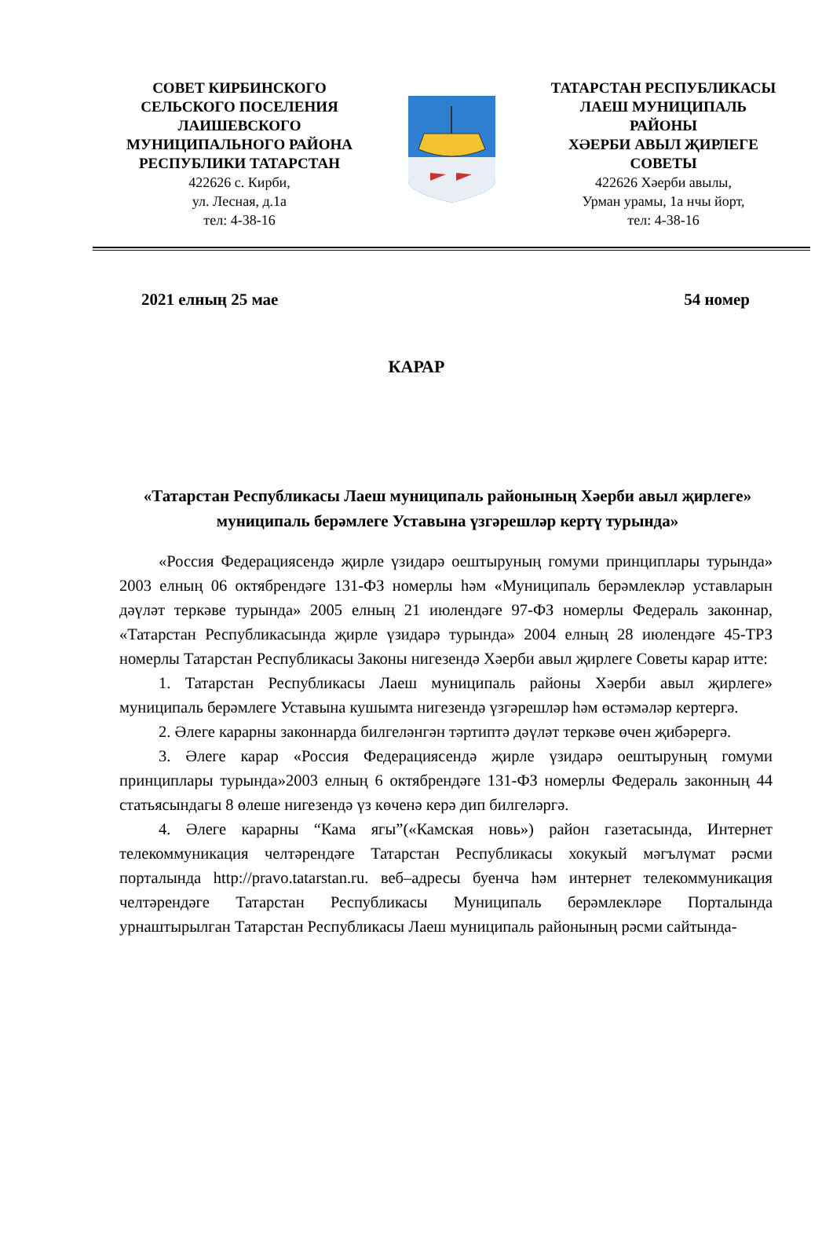СОВЕТ КИРБИНСКОГО
СЕЛЬСКОГО ПОСЕЛЕНИЯ
ЛАИШЕВСКОГО
МУНИЦИПАЛЬНОГО РАЙОНА
РЕСПУБЛИКИ ТАТАРСТАН
422626 с. Кирби,
ул. Лесная, д.1а
тел: 4-38-16
ТАТАРСТАН РЕСПУБЛИКАСЫ
ЛАЕШ МУНИЦИПАЛЬ
РАЙОНЫ
ХӘЕРБИ АВЫЛ ҖИРЛЕГЕ
СОВЕТЫ
422626 Хәерби авылы,
Урман урамы, 1а нчы йорт,
тел: 4-38-16
2021 елның 25 мае 54 номер
КАРАР
«Татарстан Республикасы Лаеш муниципаль районының Хәерби авыл җирлеге» муниципаль берәмлеге Уставына үзгәрешләр кертү турында»
«Россия Федерациясендә җирле үзидарә оештыруның гомуми принциплары турында» 2003 елның 06 октябрендәге 131-ФЗ номерлы һәм «Муниципаль берәмлекләр уставларын дәүләт теркәве турында» 2005 елның 21 июлендәге 97-ФЗ номерлы Федераль законнар, «Татарстан Республикасында җирле үзидарә турында» 2004 елның 28 июлендәге 45-ТРЗ номерлы Татарстан Республикасы Законы нигезендә Хәерби авыл җирлеге Советы карар итте:
1. Татарстан Республикасы Лаеш муниципаль районы Хәерби авыл җирлеге» муниципаль берәмлеге Уставына кушымта нигезендә үзгәрешләр һәм өстәмәләр кертергә.
2. Әлеге карарны законнарда билгеләнгән тәртиптә дәүләт теркәве өчен җибәрергә.
3. Әлеге карар «Россия Федерациясендә җирле үзидарә оештыруның гомуми принциплары турында»2003 елның 6 октябрендәге 131-ФЗ номерлы Федераль законның 44 статьясындагы 8 өлеше нигезендә үз көченә керә дип билгеләргә.
4. Әлеге карарны “Кама ягы”(«Камская новь») район газетасында, Интернет телекоммуникация челтәрендәге Татарстан Республикасы хокукый мәгълүмат рәсми порталында http://pravo.tatarstan.ru. веб–адресы буенча һәм интернет телекоммуникация челтәрендәге Татарстан Республикасы Муниципаль берәмлекләре Порталында урнаштырылган Татарстан Республикасы Лаеш муниципаль районының рәсми сайтында-